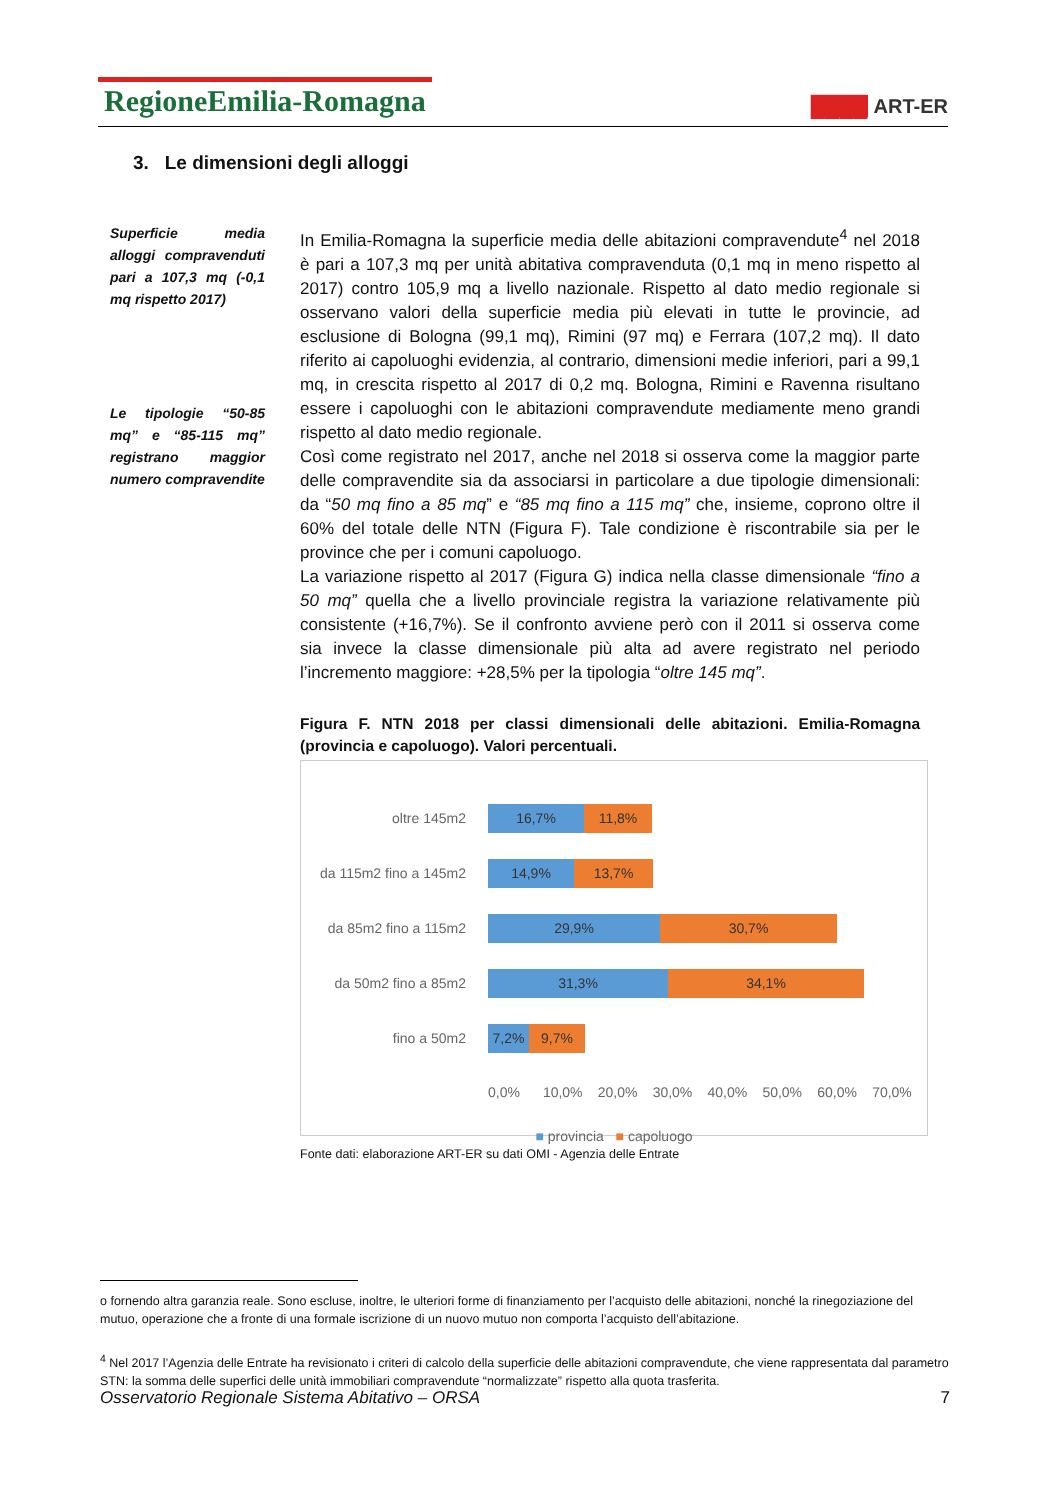RegioneEmilia-Romagna
████ ART-ER
3. Le dimensioni degli alloggi
Superficie media alloggi compravenduti pari a 107,3 mq (-0,1 mq rispetto 2017)
Le tipologie “50-85 mq” e “85-115 mq” registrano maggior numero compravendite
In Emilia-Romagna la superficie media delle abitazioni compravendute<sup>4</sup> nel 2018 è pari a 107,3 mq per unità abitativa compravenduta (0,1 mq in meno rispetto al 2017) contro 105,9 mq a livello nazionale. Rispetto al dato medio regionale si osservano valori della superficie media più elevati in tutte le provincie, ad esclusione di Bologna (99,1 mq), Rimini (97 mq) e Ferrara (107,2 mq). Il dato riferito ai capoluoghi evidenzia, al contrario, dimensioni medie inferiori, pari a 99,1 mq, in crescita rispetto al 2017 di 0,2 mq. Bologna, Rimini e Ravenna risultano essere i capoluoghi con le abitazioni compravendute mediamente meno grandi rispetto al dato medio regionale.
Così come registrato nel 2017, anche nel 2018 si osserva come la maggior parte delle compravendite sia da associarsi in particolare a due tipologie dimensionali: da “50 mq fino a 85 mq” e “85 mq fino a 115 mq” che, insieme, coprono oltre il 60% del totale delle NTN (Figura F). Tale condizione è riscontrabile sia per le province che per i comuni capoluogo.
La variazione rispetto al 2017 (Figura G) indica nella classe dimensionale “fino a 50 mq” quella che a livello provinciale registra la variazione relativamente più consistente (+16,7%). Se il confronto avviene però con il 2011 si osserva come sia invece la classe dimensionale più alta ad avere registrato nel periodo l’incremento maggiore: +28,5% per la tipologia “oltre 145 mq”.
Figura F. NTN 2018 per classi dimensionali delle abitazioni. Emilia-Romagna (provincia e capoluogo). Valori percentuali.
oltre 145m2
16,7% 11,8%
da 115m2 fino a 145m2
14,9% 13,7%
da 85m2 fino a 115m2
29,9% 30,7%
da 50m2 fino a 85m2
31,3% 34,1%
fino a 50m2
7,2% 9,7%
0,0% 10,0% 20,0% 30,0% 40,0% 50,0% 60,0% 70,0%
■ provincia ■ capoluogo
Fonte dati: elaborazione ART-ER su dati OMI - Agenzia delle Entrate
o fornendo altra garanzia reale. Sono escluse, inoltre, le ulteriori forme di finanziamento per l’acquisto delle abitazioni, nonché la rinegoziazione del mutuo, operazione che a fronte di una formale iscrizione di un nuovo mutuo non comporta l’acquisto dell’abitazione.
<sup>4</sup> Nel 2017 l’Agenzia delle Entrate ha revisionato i criteri di calcolo della superficie delle abitazioni compravendute, che viene rappresentata dal parametro STN: la somma delle superfici delle unità immobiliari compravendute “normalizzate” rispetto alla quota trasferita.
Osservatorio Regionale Sistema Abitativo – ORSA 7